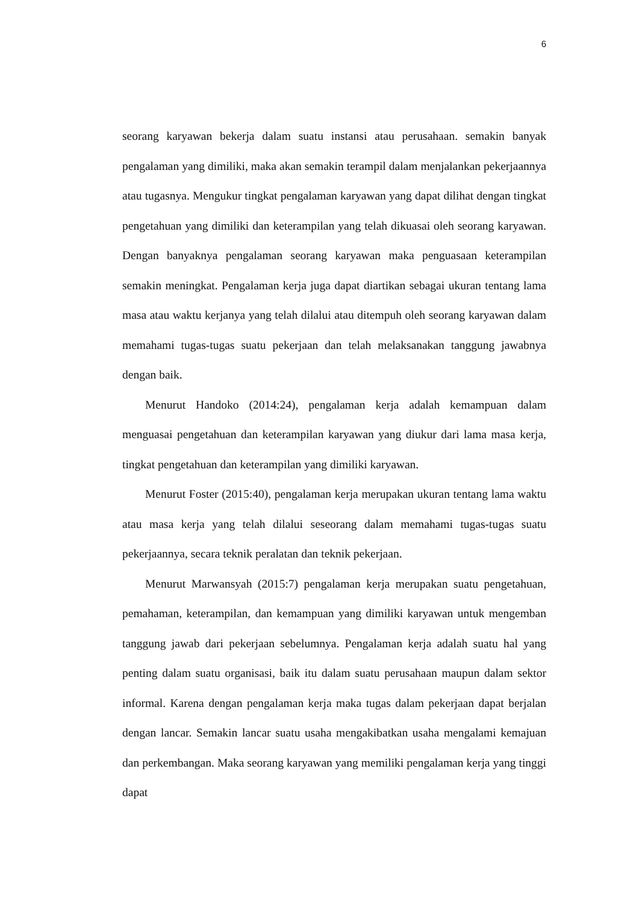6
seorang karyawan bekerja dalam suatu instansi atau perusahaan. semakin banyak pengalaman yang dimiliki, maka akan semakin terampil dalam menjalankan pekerjaannya atau tugasnya. Mengukur tingkat pengalaman karyawan yang dapat dilihat dengan tingkat pengetahuan yang dimiliki dan keterampilan yang telah dikuasai oleh seorang karyawan. Dengan banyaknya pengalaman seorang karyawan maka penguasaan keterampilan semakin meningkat. Pengalaman kerja juga dapat diartikan sebagai ukuran tentang lama masa atau waktu kerjanya yang telah dilalui atau ditempuh oleh seorang karyawan dalam memahami tugas-tugas suatu pekerjaan dan telah melaksanakan tanggung jawabnya dengan baik.
Menurut Handoko (2014:24), pengalaman kerja adalah kemampuan dalam menguasai pengetahuan dan keterampilan karyawan yang diukur dari lama masa kerja, tingkat pengetahuan dan keterampilan yang dimiliki karyawan.
Menurut Foster (2015:40), pengalaman kerja merupakan ukuran tentang lama waktu atau masa kerja yang telah dilalui seseorang dalam memahami tugas-tugas suatu pekerjaannya, secara teknik peralatan dan teknik pekerjaan.
Menurut Marwansyah (2015:7) pengalaman kerja merupakan suatu pengetahuan, pemahaman, keterampilan, dan kemampuan yang dimiliki karyawan untuk mengemban tanggung jawab dari pekerjaan sebelumnya. Pengalaman kerja adalah suatu hal yang penting dalam suatu organisasi, baik itu dalam suatu perusahaan maupun dalam sektor informal. Karena dengan pengalaman kerja maka tugas dalam pekerjaan dapat berjalan dengan lancar. Semakin lancar suatu usaha mengakibatkan usaha mengalami kemajuan dan perkembangan. Maka seorang karyawan yang memiliki pengalaman kerja yang tinggi dapat